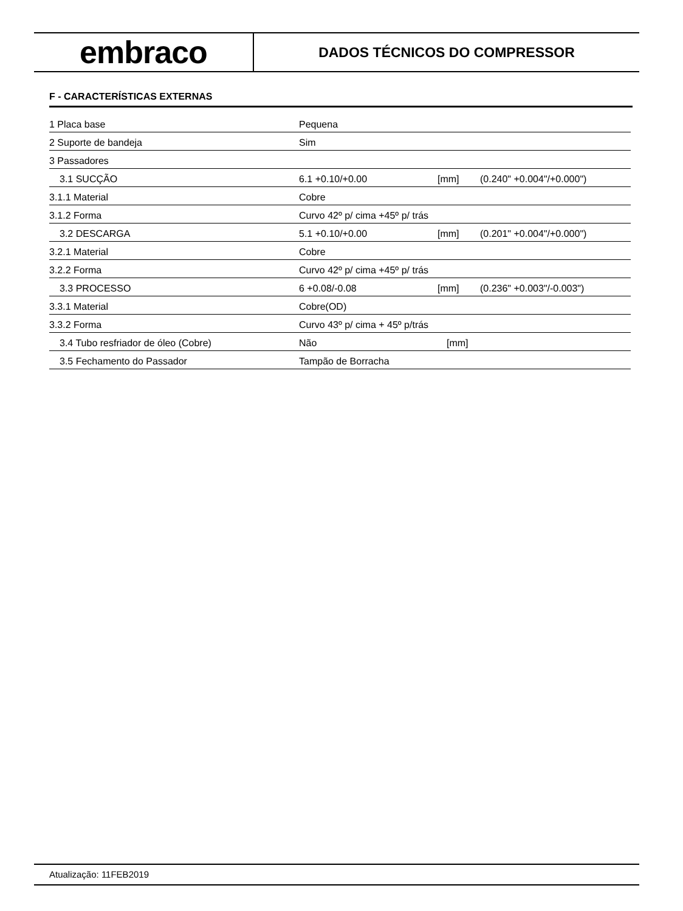embraco
DADOS TÉCNICOS DO COMPRESSOR
F - CARACTERÍSTICAS EXTERNAS
| 1 Placa base | Pequena | | |
| 2 Suporte de bandeja | Sim | | |
| 3 Passadores | | | |
| 3.1 SUCÇÃO | 6.1 +0.10/+0.00 | [mm] | (0.240" +0.004"/+0.000") |
| 3.1.1 Material | Cobre | | |
| 3.1.2 Forma | Curvo 42º p/ cima +45º p/ trás | | |
| 3.2 DESCARGA | 5.1 +0.10/+0.00 | [mm] | (0.201" +0.004"/+0.000") |
| 3.2.1 Material | Cobre | | |
| 3.2.2 Forma | Curvo 42º p/ cima +45º p/ trás | | |
| 3.3 PROCESSO | 6 +0.08/-0.08 | [mm] | (0.236" +0.003"/-0.003") |
| 3.3.1 Material | Cobre(OD) | | |
| 3.3.2 Forma | Curvo 43º p/ cima + 45º p/trás | | |
| 3.4 Tubo resfriador de óleo (Cobre) | Não | [mm] | |
| 3.5 Fechamento do Passador | Tampão de Borracha | | |
Atualização: 11FEB2019